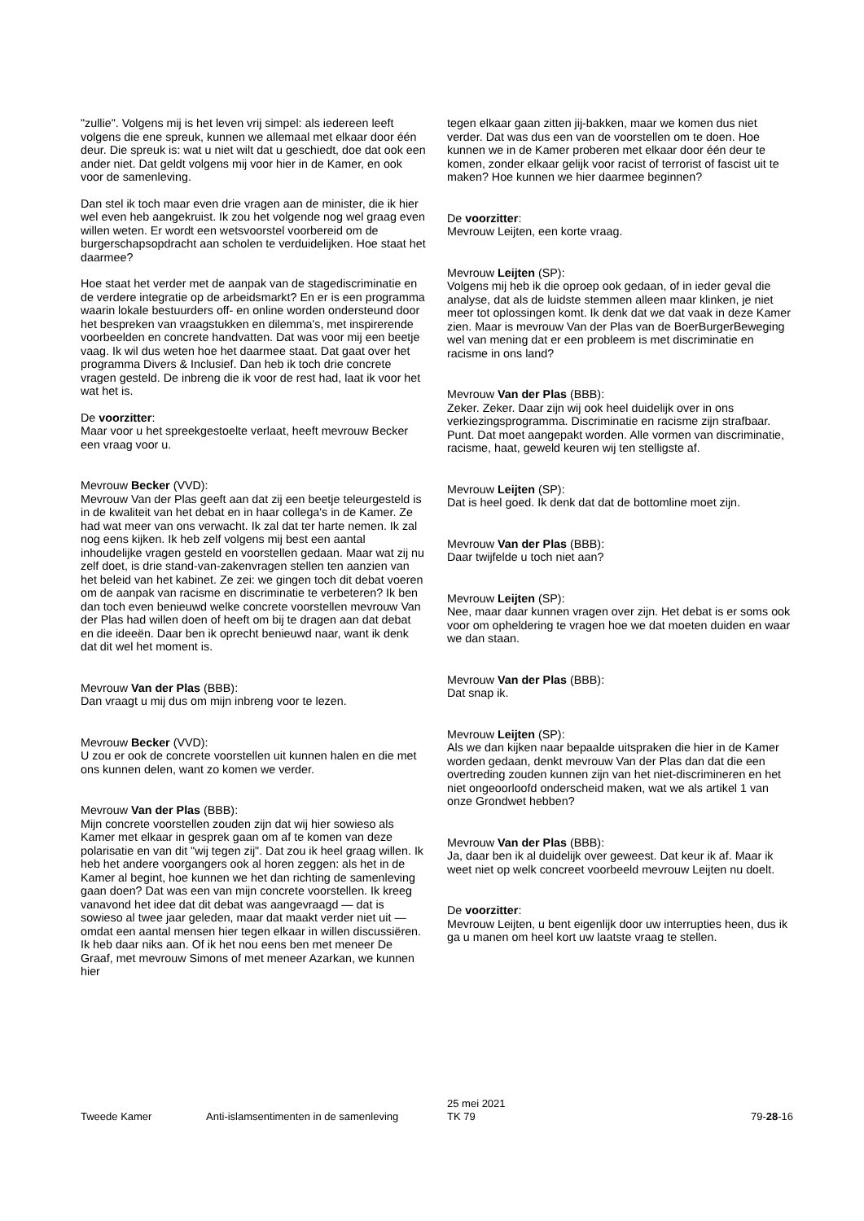"zullie". Volgens mij is het leven vrij simpel: als iedereen leeft volgens die ene spreuk, kunnen we allemaal met elkaar door één deur. Die spreuk is: wat u niet wilt dat u geschiedt, doe dat ook een ander niet. Dat geldt volgens mij voor hier in de Kamer, en ook voor de samenleving.
Dan stel ik toch maar even drie vragen aan de minister, die ik hier wel even heb aangekruist. Ik zou het volgende nog wel graag even willen weten. Er wordt een wetsvoorstel voorbereid om de burgerschapsopdracht aan scholen te verduidelijken. Hoe staat het daarmee?
Hoe staat het verder met de aanpak van de stagediscriminatie en de verdere integratie op de arbeidsmarkt? En er is een programma waarin lokale bestuurders off- en online worden ondersteund door het bespreken van vraagstukken en dilemma's, met inspirerende voorbeelden en concrete handvatten. Dat was voor mij een beetje vaag. Ik wil dus weten hoe het daarmee staat. Dat gaat over het programma Divers & Inclusief. Dan heb ik toch drie concrete vragen gesteld. De inbreng die ik voor de rest had, laat ik voor het wat het is.
De voorzitter:
Maar voor u het spreekgestoelte verlaat, heeft mevrouw Becker een vraag voor u.
Mevrouw Becker (VVD):
Mevrouw Van der Plas geeft aan dat zij een beetje teleurgesteld is in de kwaliteit van het debat en in haar collega's in de Kamer. Ze had wat meer van ons verwacht. Ik zal dat ter harte nemen. Ik zal nog eens kijken. Ik heb zelf volgens mij best een aantal inhoudelijke vragen gesteld en voorstellen gedaan. Maar wat zij nu zelf doet, is drie stand-van-zakenvragen stellen ten aanzien van het beleid van het kabinet. Ze zei: we gingen toch dit debat voeren om de aanpak van racisme en discriminatie te verbeteren? Ik ben dan toch even benieuwd welke concrete voorstellen mevrouw Van der Plas had willen doen of heeft om bij te dragen aan dat debat en die ideeën. Daar ben ik oprecht benieuwd naar, want ik denk dat dit wel het moment is.
Mevrouw Van der Plas (BBB):
Dan vraagt u mij dus om mijn inbreng voor te lezen.
Mevrouw Becker (VVD):
U zou er ook de concrete voorstellen uit kunnen halen en die met ons kunnen delen, want zo komen we verder.
Mevrouw Van der Plas (BBB):
Mijn concrete voorstellen zouden zijn dat wij hier sowieso als Kamer met elkaar in gesprek gaan om af te komen van deze polarisatie en van dit "wij tegen zij". Dat zou ik heel graag willen. Ik heb het andere voorgangers ook al horen zeggen: als het in de Kamer al begint, hoe kunnen we het dan richting de samenleving gaan doen? Dat was een van mijn concrete voorstellen. Ik kreeg vanavond het idee dat dit debat was aangevraagd — dat is sowieso al twee jaar geleden, maar dat maakt verder niet uit — omdat een aantal mensen hier tegen elkaar in willen discussiëren. Ik heb daar niks aan. Of ik het nou eens ben met meneer De Graaf, met mevrouw Simons of met meneer Azarkan, we kunnen hier
tegen elkaar gaan zitten jij-bakken, maar we komen dus niet verder. Dat was dus een van de voorstellen om te doen. Hoe kunnen we in de Kamer proberen met elkaar door één deur te komen, zonder elkaar gelijk voor racist of terrorist of fascist uit te maken? Hoe kunnen we hier daarmee beginnen?
De voorzitter:
Mevrouw Leijten, een korte vraag.
Mevrouw Leijten (SP):
Volgens mij heb ik die oproep ook gedaan, of in ieder geval die analyse, dat als de luidste stemmen alleen maar klinken, je niet meer tot oplossingen komt. Ik denk dat we dat vaak in deze Kamer zien. Maar is mevrouw Van der Plas van de BoerBurgerBeweging wel van mening dat er een probleem is met discriminatie en racisme in ons land?
Mevrouw Van der Plas (BBB):
Zeker. Zeker. Daar zijn wij ook heel duidelijk over in ons verkiezingsprogramma. Discriminatie en racisme zijn strafbaar. Punt. Dat moet aangepakt worden. Alle vormen van discriminatie, racisme, haat, geweld keuren wij ten stelligste af.
Mevrouw Leijten (SP):
Dat is heel goed. Ik denk dat dat de bottomline moet zijn.
Mevrouw Van der Plas (BBB):
Daar twijfelde u toch niet aan?
Mevrouw Leijten (SP):
Nee, maar daar kunnen vragen over zijn. Het debat is er soms ook voor om opheldering te vragen hoe we dat moeten duiden en waar we dan staan.
Mevrouw Van der Plas (BBB):
Dat snap ik.
Mevrouw Leijten (SP):
Als we dan kijken naar bepaalde uitspraken die hier in de Kamer worden gedaan, denkt mevrouw Van der Plas dan dat die een overtreding zouden kunnen zijn van het niet-discrimineren en het niet ongeoorloofd onderscheid maken, wat we als artikel 1 van onze Grondwet hebben?
Mevrouw Van der Plas (BBB):
Ja, daar ben ik al duidelijk over geweest. Dat keur ik af. Maar ik weet niet op welk concreet voorbeeld mevrouw Leijten nu doelt.
De voorzitter:
Mevrouw Leijten, u bent eigenlijk door uw interrupties heen, dus ik ga u manen om heel kort uw laatste vraag te stellen.
Tweede Kamer Anti-islamsentimenten in de samenleving
25 mei 2021
TK 79
79-28-16